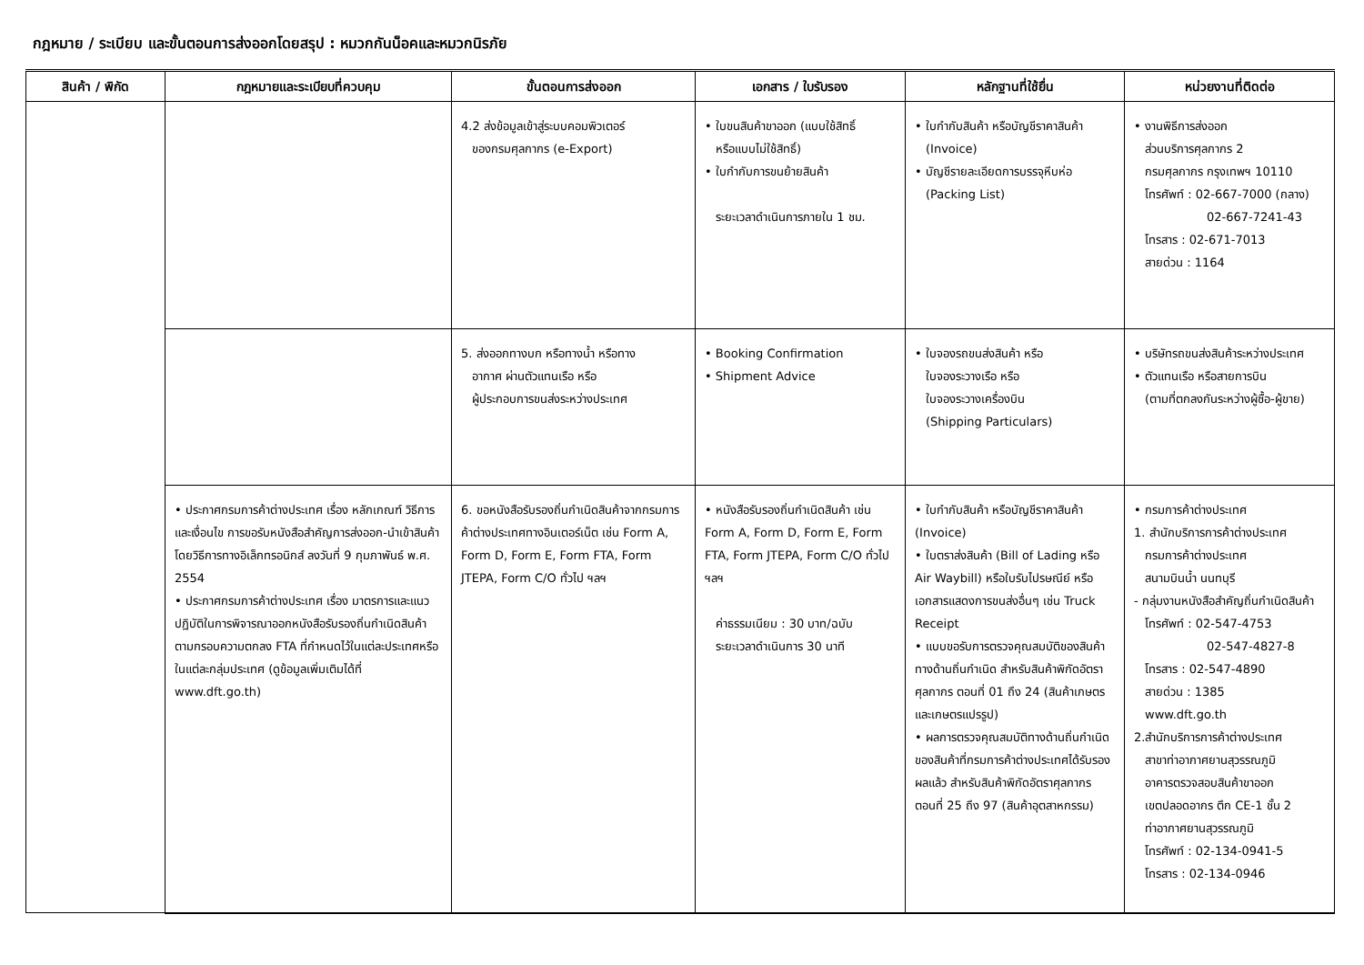กฎหมาย / ระเบียบ และขั้นตอนการส่งออกโดยสรุป : หมวกกันน็อคและหมวกนิรภัย
| สินค้า / พิกัด | กฎหมายและระเบียบที่ควบคุม | ขั้นตอนการส่งออก | เอกสาร / ใบรับรอง | หลักฐานที่ใช้ยื่น | หน่วยงานที่ติดต่อ |
| --- | --- | --- | --- | --- | --- |
| | | 4.2 ส่งข้อมูลเข้าสู่ระบบคอมพิวเตอร์ ของกรมศุลกากร (e-Export) | • ใบขนสินค้าขาออก (แบบใช้สิทธิ์ หรือแบบไม่ใช้สิทธิ์) • ใบกำกับการขนย้ายสินค้า ระยะเวลาดำเนินการภายใน 1 ชม. | • ใบกำกับสินค้า หรือบัญชีราคาสินค้า (Invoice) • บัญชีรายละเอียดการบรรจุหีบห่อ (Packing List) | • งานพิธีการส่งออก ส่วนบริการศุลกากร 2 กรมศุลกากร กรุงเทพฯ 10110 โทรศัพท์ : 02-667-7000 (กลาง) 02-667-7241-43 โทรสาร : 02-671-7013 สายด่วน : 1164 |
| | | 5. ส่งออกทางบก หรือทางน้ำ หรือทาง อากาศ ผ่านตัวแทนเรือ หรือ ผู้ประกอบการขนส่งระหว่างประเทศ | • Booking Confirmation • Shipment Advice | • ใบจองรถขนส่งสินค้า หรือ ใบจองระวางเรือ หรือ ใบจองระวางเครื่องบิน (Shipping Particulars) | • บริษัทรถขนส่งสินค้าระหว่างประเทศ • ตัวแทนเรือ หรือสายการบิน (ตามที่ตกลงกันระหว่างผู้ซื้อ-ผู้ขาย) |
| | • ประกาศกรมการค้าต่างประเทศ เรื่อง หลักเกณฑ์ วิธีการ และเงื่อนไข การขอรับหนังสือสำคัญการส่งออก-นำเข้าสินค้า โดยวิธีการทางอิเล็กทรอนิกส์ ลงวันที่ 9 กุมภาพันธ์ พ.ศ. 2554 • ประกาศกรมการค้าต่างประเทศ เรื่อง มาตรการและแนวปฏิบัติในการพิจารณาออกหนังสือรับรองถิ่นกำเนิดสินค้าตามกรอบความตกลง FTA ที่กำหนดไว้ในแต่ละประเทศหรือในแต่ละกลุ่มประเทศ (ดูข้อมูลเพิ่มเติมได้ที่ www.dft.go.th) | 6. ขอหนังสือรับรองถิ่นกำเนิดสินค้าจากกรมการค้าต่างประเทศทางอินเตอร์เน็ต เช่น Form A, Form D, Form E, Form FTA, Form JTEPA, Form C/O ทั่วไป ฯลฯ | • หนังสือรับรองถิ่นกำเนิดสินค้า เช่น Form A, Form D, Form E, Form FTA, Form JTEPA, Form C/O ทั่วไป ฯลฯ ค่าธรรมเนียม : 30 บาท/ฉบับ ระยะเวลาดำเนินการ 30 นาที | • ใบกำกับสินค้า หรือบัญชีราคาสินค้า (Invoice) • ใบตราส่งสินค้า (Bill of Lading หรือ Air Waybill) หรือใบรับไปรษณีย์ หรือเอกสารแสดงการขนส่งอื่นๆ เช่น Truck Receipt • แบบขอรับการตรวจคุณสมบัติของสินค้าทางด้านถิ่นกำเนิด สำหรับสินค้าพิกัดอัตราศุลกากร ตอนที่ 01 ถึง 24 (สินค้าเกษตรและเกษตรแปรรูป) • ผลการตรวจคุณสมบัติทางด้านถิ่นกำเนิดของสินค้าที่กรมการค้าต่างประเทศได้รับรองผลแล้ว สำหรับสินค้าพิกัดอัตราศุลกากร ตอนที่ 25 ถึง 97 (สินค้าอุตสาหกรรม) | • กรมการค้าต่างประเทศ 1. สำนักบริการการค้าต่างประเทศ กรมการค้าต่างประเทศ สนามบินน้ำ นนทบุรี - กลุ่มงานหนังสือสำคัญถิ่นกำเนิดสินค้า โทรศัพท์ : 02-547-4753 02-547-4827-8 โทรสาร : 02-547-4890 สายด่วน : 1385 www.dft.go.th 2.สำนักบริการการค้าต่างประเทศ สาขาท่าอากาศยานสุวรรณภูมิ อาคารตรวจสอบสินค้าขาออก เขตปลอดอากร ตึก CE-1 ชั้น 2 ท่าอากาศยานสุวรรณภูมิ โทรศัพท์ : 02-134-0941-5 โทรสาร : 02-134-0946 |